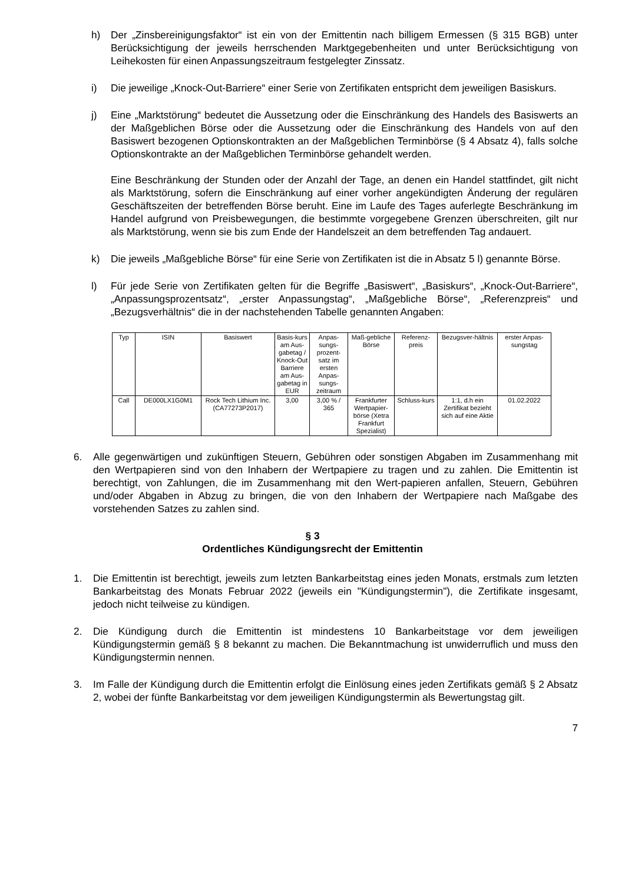h) Der „Zinsbereinigungsfaktor“ ist ein von der Emittentin nach billigem Ermessen (§ 315 BGB) unter Berücksichtigung der jeweils herrschenden Marktgegebenheiten und unter Berücksichtigung von Leihekosten für einen Anpassungszeitraum festgelegter Zinssatz.
i) Die jeweilige „Knock-Out-Barriere“ einer Serie von Zertifikaten entspricht dem jeweiligen Basiskurs.
j) Eine „Marktstörung“ bedeutet die Aussetzung oder die Einschränkung des Handels des Basiswerts an der Maßgeblichen Börse oder die Aussetzung oder die Einschränkung des Handels von auf den Basiswert bezogenen Optionskontrakten an der Maßgeblichen Terminbörse (§ 4 Absatz 4), falls solche Optionskontrakte an der Maßgeblichen Terminbörse gehandelt werden.
Eine Beschränkung der Stunden oder der Anzahl der Tage, an denen ein Handel stattfindet, gilt nicht als Marktstörung, sofern die Einschränkung auf einer vorher angekündigten Änderung der regulären Geschäftszeiten der betreffenden Börse beruht. Eine im Laufe des Tages auferlegte Beschränkung im Handel aufgrund von Preisbewegungen, die bestimmte vorgegebene Grenzen überschreiten, gilt nur als Marktstörung, wenn sie bis zum Ende der Handelszeit an dem betreffenden Tag andauert.
k) Die jeweils „Maßgebliche Börse“ für eine Serie von Zertifikaten ist die in Absatz 5 l) genannte Börse.
l) Für jede Serie von Zertifikaten gelten für die Begriffe „Basiswert“, „Basiskurs“, „Knock-Out-Barriere“, „Anpassungsprozentsatz“, „erster Anpassungstag“, „Maßgebliche Börse“, „Referenzpreis“ und „Bezugsverhältnis“ die in der nachstehenden Tabelle genannten Angaben:
| Typ | ISIN | Basiswert | Basis-kurs am Aus-gabetag / Knock-Out Barriere am Aus-gabetag in EUR | Anpas-sungs-prozent-satz im ersten Anpas-sungs-zeitraum | Maß-gebliche Börse | Referenz-preis | Bezugsver-hältnis | erster Anpas-sungstag |
| Call | DE000LX1G0M1 | Rock Tech Lithium Inc. (CA77273P2017) | 3,00 | 3,00 % / 365 | Frankfurter Wertpapier-börse (Xetra Frankfurt Spezialist) | Schluss-kurs | 1:1, d.h ein Zertifikat bezieht sich auf eine Aktie | 01.02.2022 |
6. Alle gegenwärtigen und zukünftigen Steuern, Gebühren oder sonstigen Abgaben im Zusammenhang mit den Wertpapieren sind von den Inhabern der Wertpapiere zu tragen und zu zahlen. Die Emittentin ist berechtigt, von Zahlungen, die im Zusammenhang mit den Wert-papieren anfallen, Steuern, Gebühren und/oder Abgaben in Abzug zu bringen, die von den Inhabern der Wertpapiere nach Maßgabe des vorstehenden Satzes zu zahlen sind.
§ 3
Ordentliches Kündigungsrecht der Emittentin
1. Die Emittentin ist berechtigt, jeweils zum letzten Bankarbeitstag eines jeden Monats, erstmals zum letzten Bankarbeitstag des Monats Februar 2022 (jeweils ein "Kündigungstermin"), die Zertifikate insgesamt, jedoch nicht teilweise zu kündigen.
2. Die Kündigung durch die Emittentin ist mindestens 10 Bankarbeitstage vor dem jeweiligen Kündigungstermin gemäß § 8 bekannt zu machen. Die Bekanntmachung ist unwiderruflich und muss den Kündigungstermin nennen.
3. Im Falle der Kündigung durch die Emittentin erfolgt die Einlösung eines jeden Zertifikats gemäß § 2 Absatz 2, wobei der fünfte Bankarbeitstag vor dem jeweiligen Kündigungstermin als Bewertungstag gilt.
7